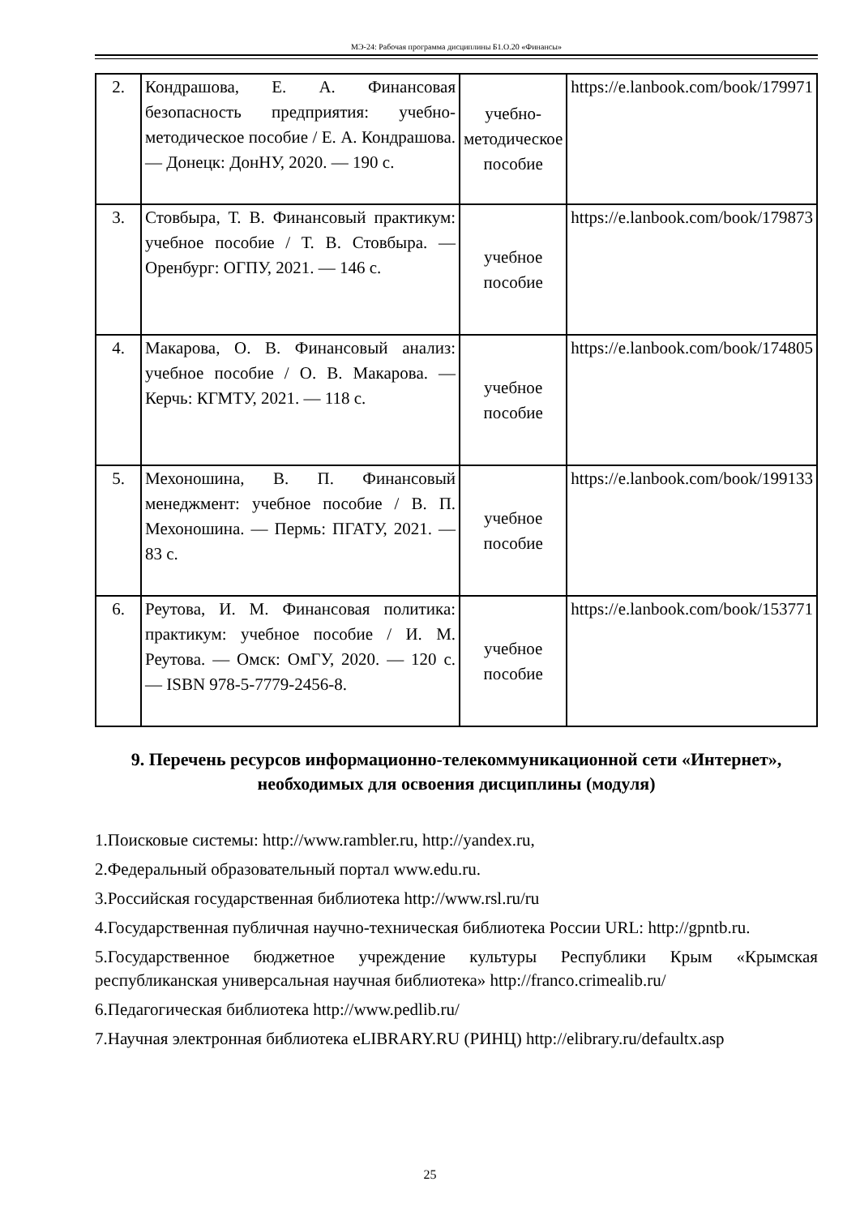МЭ-24: Рабочая программа дисциплины Б1.О.20 «Финансы»
| 2. | Кондрашова, Е. А. Финансовая безопасность предприятия: учебно-методическое пособие / Е. А. Кондрашова. — Донецк: ДонНУ, 2020. — 190 с. | учебно-методическое пособие | https://e.lanbook.com/book/179971 |
| 3. | Стовбыра, Т. В. Финансовый практикум: учебное пособие / Т. В. Стовбыра. — Оренбург: ОГПУ, 2021. — 146 с. | учебное пособие | https://e.lanbook.com/book/179873 |
| 4. | Макарова, О. В. Финансовый анализ: учебное пособие / О. В. Макарова. — Керчь: КГМТУ, 2021. — 118 с. | учебное пособие | https://e.lanbook.com/book/174805 |
| 5. | Мехоношина, В. П. Финансовый менеджмент: учебное пособие / В. П. Мехоношина. — Пермь: ПГАТУ, 2021. — 83 с. | учебное пособие | https://e.lanbook.com/book/199133 |
| 6. | Реутова, И. М. Финансовая политика: практикум: учебное пособие / И. М. Реутова. — Омск: ОмГУ, 2020. — 120 с. — ISBN 978-5-7779-2456-8. | учебное пособие | https://e.lanbook.com/book/153771 |
9. Перечень ресурсов информационно-телекоммуникационной сети «Интернет», необходимых для освоения дисциплины (модуля)
1.Поисковые системы: http://www.rambler.ru, http://yandex.ru,
2.Федеральный образовательный портал www.edu.ru.
3.Российская государственная библиотека http://www.rsl.ru/ru
4.Государственная публичная научно-техническая библиотека России URL: http://gpntb.ru.
5.Государственное бюджетное учреждение культуры Республики Крым «Крымская республиканская универсальная научная библиотека» http://franco.crimealib.ru/
6.Педагогическая библиотека http://www.pedlib.ru/
7.Научная электронная библиотека eLIBRARY.RU (РИНЦ) http://elibrary.ru/defaultx.asp
25